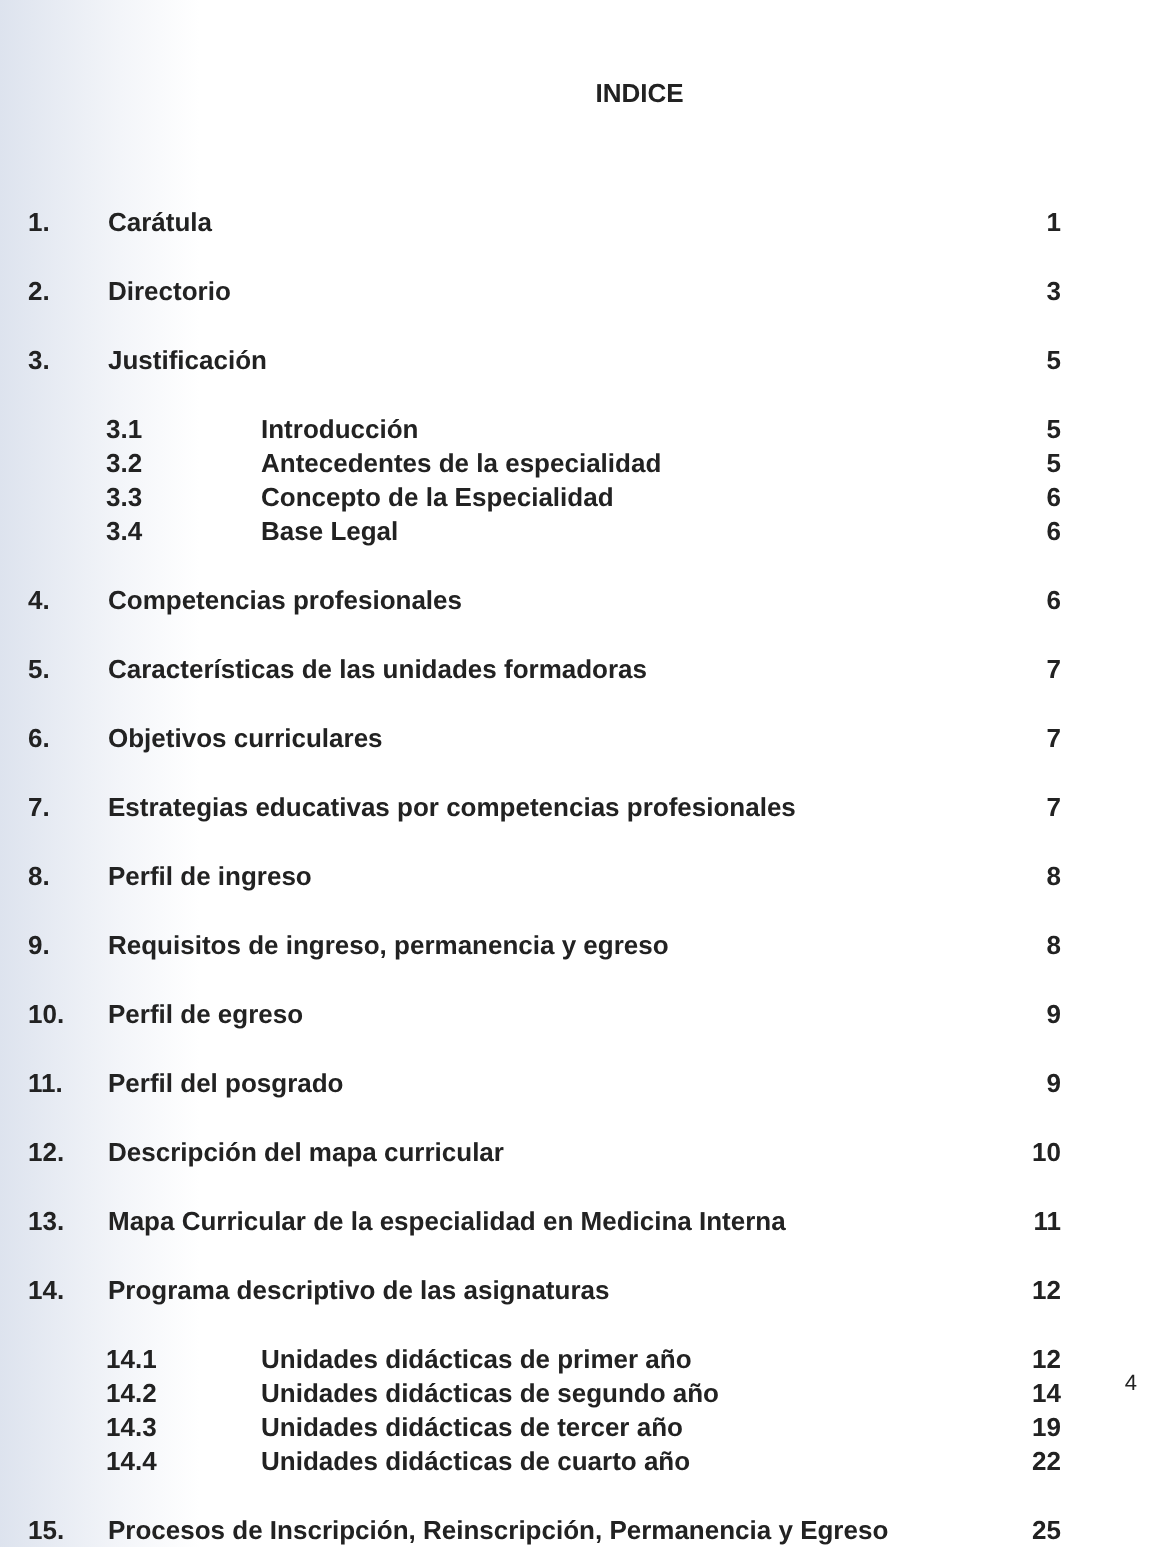INDICE
1. Carátula 1
2. Directorio 3
3. Justificación 5
3.1 Introducción 5
3.2 Antecedentes de la especialidad 5
3.3 Concepto de la Especialidad 6
3.4 Base Legal 6
4. Competencias profesionales 6
5. Características de las unidades formadoras 7
6. Objetivos curriculares 7
7. Estrategias educativas por competencias profesionales 7
8. Perfil de ingreso 8
9. Requisitos de ingreso, permanencia y egreso 8
10. Perfil de egreso 9
11. Perfil del posgrado 9
12. Descripción del mapa curricular 10
13. Mapa Curricular de la especialidad en Medicina Interna 11
14. Programa descriptivo de las asignaturas 12
14.1 Unidades didácticas de primer año 12
14.2 Unidades didácticas de segundo año 14
14.3 Unidades didácticas de tercer año 19
14.4 Unidades didácticas de cuarto año 22
15. Procesos de Inscripción, Reinscripción, Permanencia y Egreso 25
4